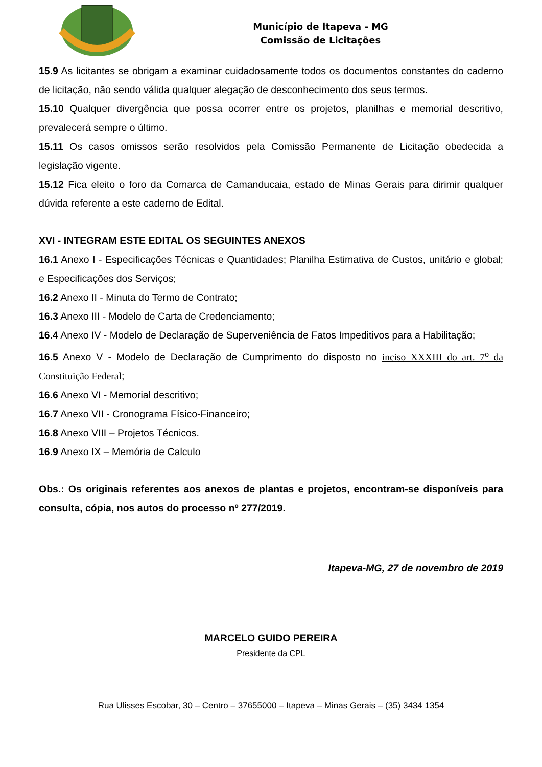Município de Itapeva - MG
Comissão de Licitações
15.9 As licitantes se obrigam a examinar cuidadosamente todos os documentos constantes do caderno de licitação, não sendo válida qualquer alegação de desconhecimento dos seus termos.
15.10 Qualquer divergência que possa ocorrer entre os projetos, planilhas e memorial descritivo, prevalecerá sempre o último.
15.11 Os casos omissos serão resolvidos pela Comissão Permanente de Licitação obedecida a legislação vigente.
15.12 Fica eleito o foro da Comarca de Camanducaia, estado de Minas Gerais para dirimir qualquer dúvida referente a este caderno de Edital.
XVI - INTEGRAM ESTE EDITAL OS SEGUINTES ANEXOS
16.1 Anexo I - Especificações Técnicas e Quantidades; Planilha Estimativa de Custos, unitário e global; e Especificações dos Serviços;
16.2 Anexo II - Minuta do Termo de Contrato;
16.3 Anexo III - Modelo de Carta de Credenciamento;
16.4 Anexo IV - Modelo de Declaração de Superveniência de Fatos Impeditivos para a Habilitação;
16.5 Anexo V - Modelo de Declaração de Cumprimento do disposto no inciso XXXIII do art. 7<sup>o</sup> da Constituição Federal;
16.6 Anexo VI - Memorial descritivo;
16.7 Anexo VII - Cronograma Físico-Financeiro;
16.8 Anexo VIII – Projetos Técnicos.
16.9 Anexo IX – Memória de Calculo
Obs.: Os originais referentes aos anexos de plantas e projetos, encontram-se disponíveis para consulta, cópia, nos autos do processo nº 277/2019.
Itapeva-MG, 27 de novembro de 2019
MARCELO GUIDO PEREIRA
Presidente da CPL
Rua Ulisses Escobar, 30 – Centro – 37655000 – Itapeva – Minas Gerais – (35) 3434 1354